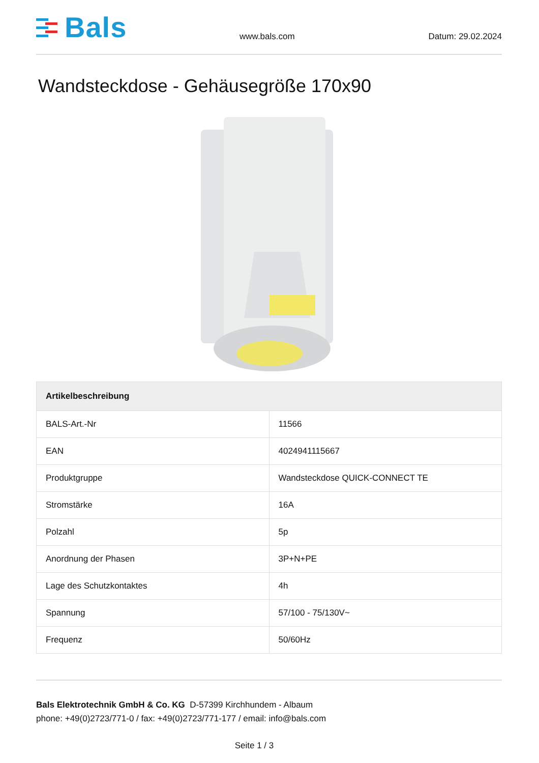Bals
www.bals.com
Datum: 29.02.2024
Wandsteckdose - Gehäusegröße 170x90
| Artikelbeschreibung | |
| --- | --- |
| BALS-Art.-Nr | 11566 |
| EAN | 4024941115667 |
| Produktgruppe | Wandsteckdose QUICK-CONNECT TE |
| Stromstärke | 16A |
| Polzahl | 5p |
| Anordnung der Phasen | 3P+N+PE |
| Lage des Schutzkontaktes | 4h |
| Spannung | 57/100 - 75/130V~ |
| Frequenz | 50/60Hz |
Bals Elektrotechnik GmbH & Co. KG D-57399 Kirchhundem - Albaum
phone: +49(0)2723/771-0 / fax: +49(0)2723/771-177 / email: info@bals.com
Seite 1 / 3